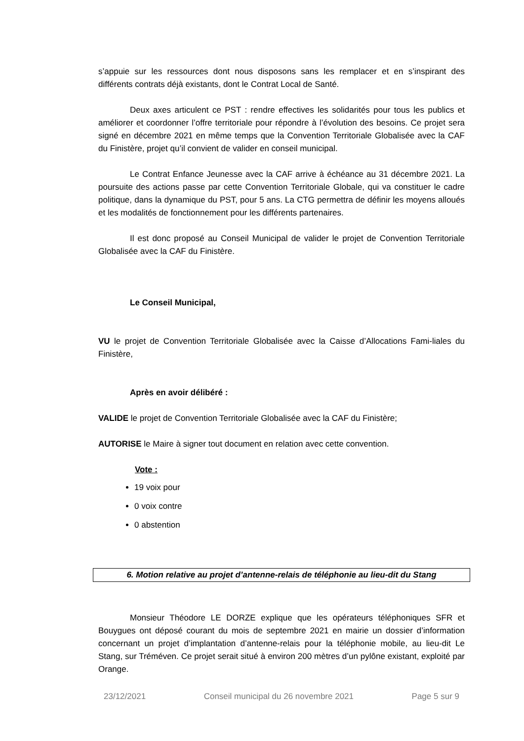s’appuie sur les ressources dont nous disposons sans les remplacer et en s’inspirant des différents contrats déjà existants, dont le Contrat Local de Santé.
Deux axes articulent ce PST : rendre effectives les solidarités pour tous les publics et améliorer et coordonner l’offre territoriale pour répondre à l’évolution des besoins. Ce projet sera signé en décembre 2021 en même temps que la Convention Territoriale Globalisée avec la CAF du Finistère, projet qu’il convient de valider en conseil municipal.
Le Contrat Enfance Jeunesse avec la CAF arrive à échéance au 31 décembre 2021. La poursuite des actions passe par cette Convention Territoriale Globale, qui va constituer le cadre politique, dans la dynamique du PST, pour 5 ans. La CTG permettra de définir les moyens alloués et les modalités de fonctionnement pour les différents partenaires.
Il est donc proposé au Conseil Municipal de valider le projet de Convention Territoriale Globalisée avec la CAF du Finistère.
Le Conseil Municipal,
VU le projet de Convention Territoriale Globalisée avec la Caisse d’Allocations Fami-liales du Finistère,
Après en avoir délibéré :
VALIDE le projet de Convention Territoriale Globalisée avec la CAF du Finistère;
AUTORISE le Maire à signer tout document en relation avec cette convention.
Vote :
19 voix pour
0 voix contre
0 abstention
6. Motion relative au projet d’antenne-relais de téléphonie au lieu-dit du Stang
Monsieur Théodore LE DORZE explique que les opérateurs téléphoniques SFR et Bouygues ont déposé courant du mois de septembre 2021 en mairie un dossier d’information concernant un projet d’implantation d’antenne-relais pour la téléphonie mobile, au lieu-dit Le Stang, sur Tréméven. Ce projet serait situé à environ 200 mètres d’un pylône existant, exploité par Orange.
23/12/2021 Conseil municipal du 26 novembre 2021 Page 5 sur 9